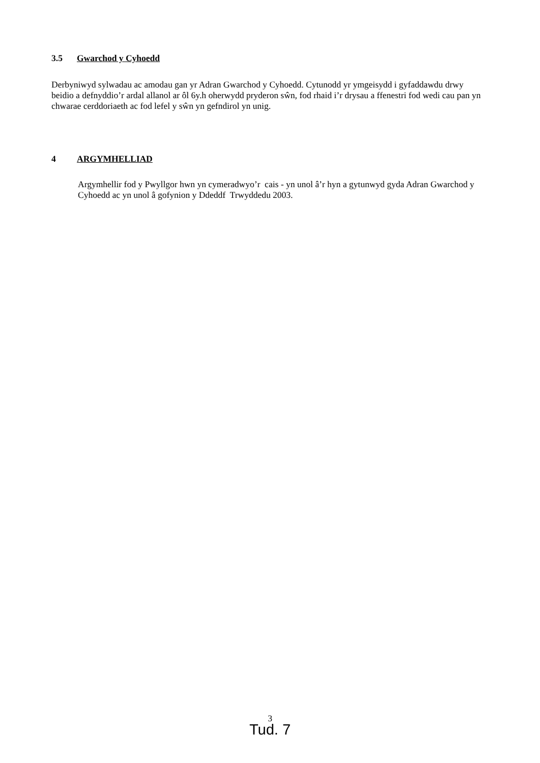3.5 Gwarchod y Cyhoedd
Derbyniwyd sylwadau ac amodau gan yr Adran Gwarchod y Cyhoedd. Cytunodd yr ymgeisydd i gyfaddawdu drwy beidio a defnyddio’r ardal allanol ar ôl 6y.h oherwydd pryderon sŵn, fod rhaid i’r drysau a ffenestri fod wedi cau pan yn chwarae cerddoriaeth ac fod lefel y sŵn yn gefndirol yn unig.
4 ARGYMHELLIAD
Argymhellir fod y Pwyllgor hwn yn cymeradwyo’r cais - yn unol â’r hyn a gytunwyd gyda Adran Gwarchod y Cyhoedd ac yn unol â gofynion y Ddeddf Trwyddedu 2003.
3
Tud. 7